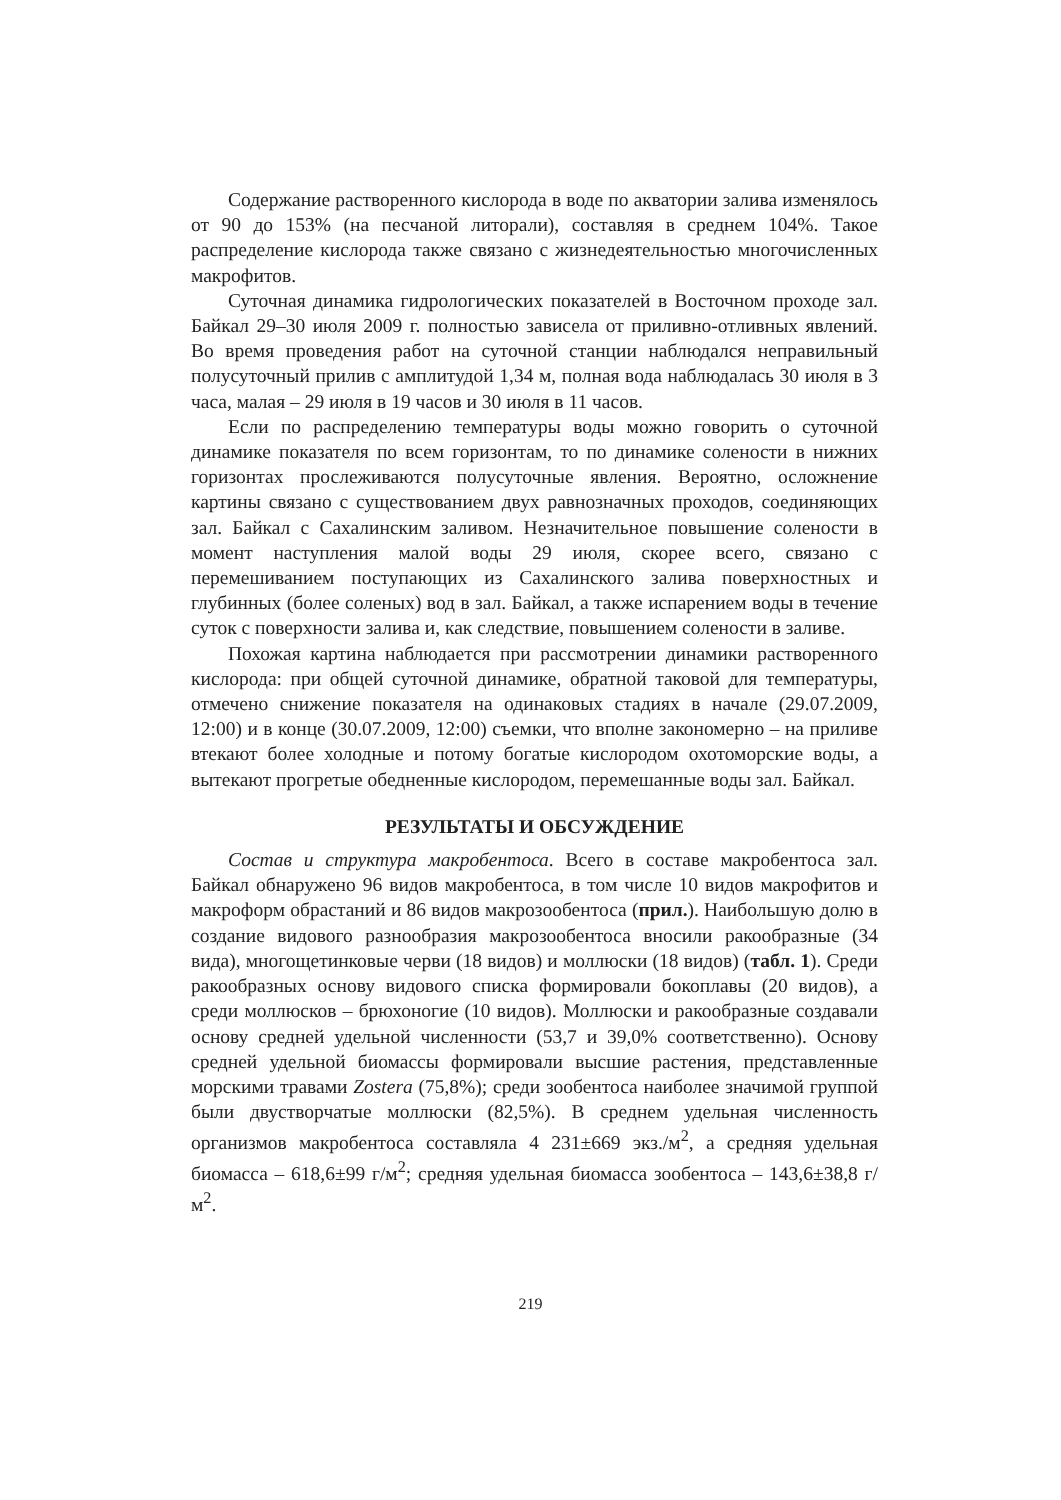Содержание растворенного кислорода в воде по акватории залива изменялось от 90 до 153% (на песчаной литорали), составляя в среднем 104%. Такое распределение кислорода также связано с жизнедеятельностью многочисленных макрофитов.
Суточная динамика гидрологических показателей в Восточном проходе зал. Байкал 29–30 июля 2009 г. полностью зависела от приливно-отливных явлений. Во время проведения работ на суточной станции наблюдался неправильный полусуточный прилив с амплитудой 1,34 м, полная вода наблюдалась 30 июля в 3 часа, малая – 29 июля в 19 часов и 30 июля в 11 часов.
Если по распределению температуры воды можно говорить о суточной динамике показателя по всем горизонтам, то по динамике солености в нижних горизонтах прослеживаются полусуточные явления. Вероятно, осложнение картины связано с существованием двух равнозначных проходов, соединяющих зал. Байкал с Сахалинским заливом. Незначительное повышение солености в момент наступления малой воды 29 июля, скорее всего, связано с перемешиванием поступающих из Сахалинского залива поверхностных и глубинных (более соленых) вод в зал. Байкал, а также испарением воды в течение суток с поверхности залива и, как следствие, повышением солености в заливе.
Похожая картина наблюдается при рассмотрении динамики растворенного кислорода: при общей суточной динамике, обратной таковой для температуры, отмечено снижение показателя на одинаковых стадиях в начале (29.07.2009, 12:00) и в конце (30.07.2009, 12:00) съемки, что вполне закономерно – на приливе втекают более холодные и потому богатые кислородом охотоморские воды, а вытекают прогретые обедненные кислородом, перемешанные воды зал. Байкал.
РЕЗУЛЬТАТЫ И ОБСУЖДЕНИЕ
Состав и структура макробентоса. Всего в составе макробентоса зал. Байкал обнаружено 96 видов макробентоса, в том числе 10 видов макрофитов и макроформ обрастаний и 86 видов макрозообентоса (прил.). Наибольшую долю в создание видового разнообразия макрозообентоса вносили ракообразные (34 вида), многощетинковые черви (18 видов) и моллюски (18 видов) (табл. 1). Среди ракообразных основу видового списка формировали бокоплавы (20 видов), а среди моллюсков – брюхоногие (10 видов). Моллюски и ракообразные создавали основу средней удельной численности (53,7 и 39,0% соответственно). Основу средней удельной биомассы формировали высшие растения, представленные морскими травами Zostera (75,8%); среди зообентоса наиболее значимой группой были двустворчатые моллюски (82,5%). В среднем удельная численность организмов макробентоса составляла 4 231±669 экз./м<sup>2</sup>, а средняя удельная биомасса – 618,6±99 г/м<sup>2</sup>; средняя удельная биомасса зообентоса – 143,6±38,8 г/м<sup>2</sup>.
219